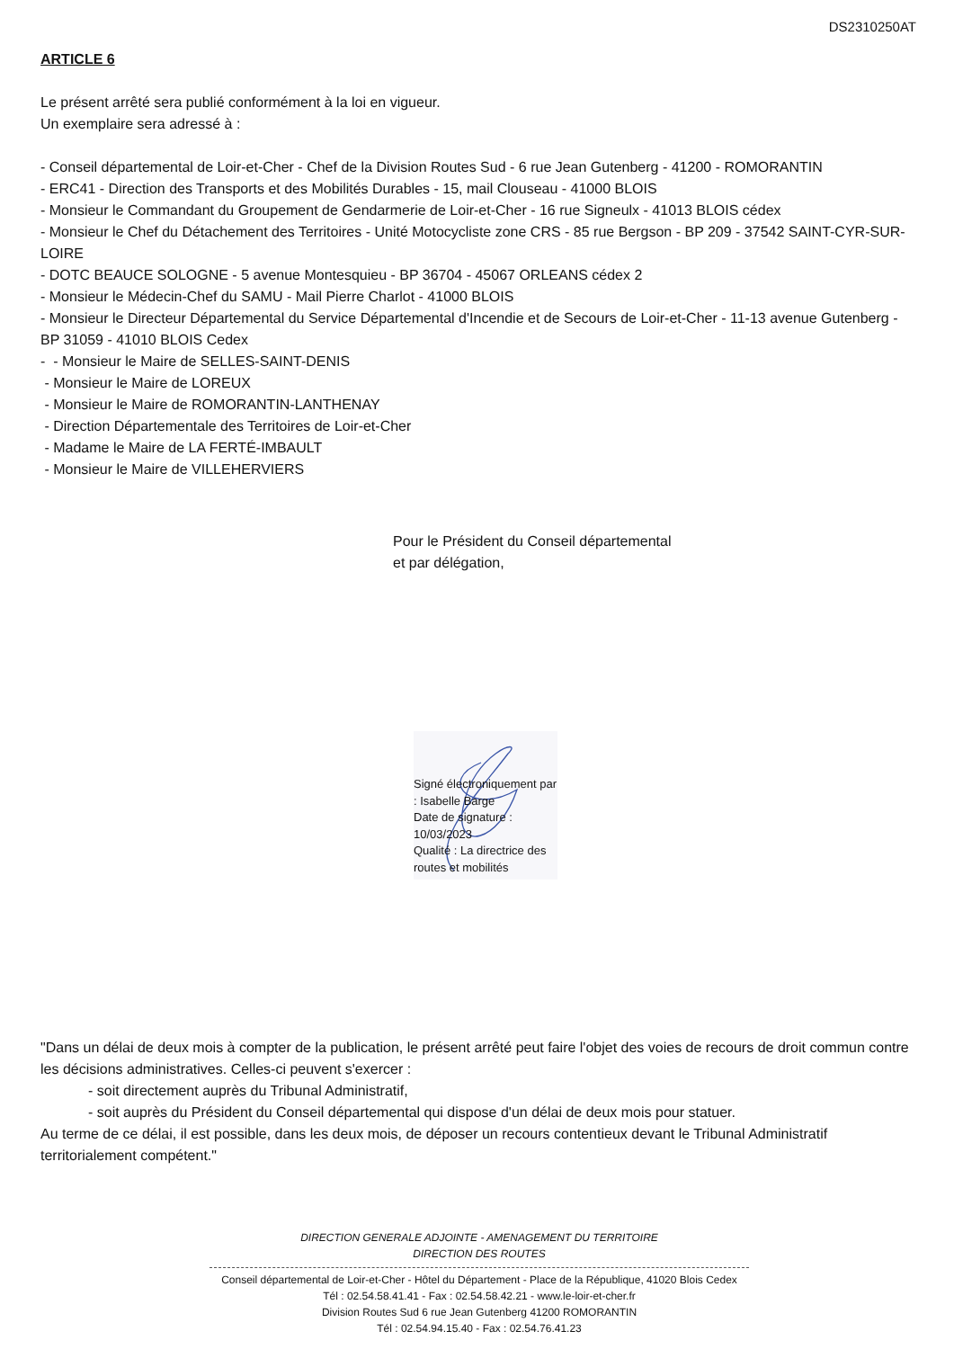DS2310250AT
ARTICLE 6
Le présent arrêté sera publié conformément à la loi en vigueur.
Un exemplaire sera adressé à :
- Conseil départemental de Loir-et-Cher - Chef de la Division Routes Sud - 6 rue Jean Gutenberg - 41200 - ROMORANTIN
- ERC41 - Direction des Transports et des Mobilités Durables - 15, mail Clouseau - 41000 BLOIS
- Monsieur le Commandant du Groupement de Gendarmerie de Loir-et-Cher - 16 rue Signeulx - 41013 BLOIS cédex
- Monsieur le Chef du Détachement des Territoires - Unité Motocycliste zone CRS - 85 rue Bergson - BP 209 - 37542 SAINT-CYR-SUR-LOIRE
- DOTC BEAUCE SOLOGNE - 5 avenue Montesquieu - BP 36704 - 45067 ORLEANS cédex 2
- Monsieur le Médecin-Chef du SAMU - Mail Pierre Charlot - 41000 BLOIS
- Monsieur le Directeur Départemental du Service Départemental d'Incendie et de Secours de Loir-et-Cher - 11-13 avenue Gutenberg - BP 31059 - 41010 BLOIS Cedex
- - Monsieur le Maire de SELLES-SAINT-DENIS
- Monsieur le Maire de LOREUX
- Monsieur le Maire de ROMORANTIN-LANTHENAY
- Direction Départementale des Territoires de Loir-et-Cher
- Madame le Maire de LA FERTÉ-IMBAULT
- Monsieur le Maire de VILLEHERVIERS
Pour le Président du Conseil départemental
et par délégation,
Signé électroniquement par : Isabelle Barge
Date de signature : 10/03/2023
Qualité : La directrice des routes et mobilités
"Dans un délai de deux mois à compter de la publication, le présent arrêté peut faire l'objet des voies de recours de droit commun contre les décisions administratives. Celles-ci peuvent s'exercer :
- soit directement auprès du Tribunal Administratif,
- soit auprès du Président du Conseil départemental qui dispose d'un délai de deux mois pour statuer.
Au terme de ce délai, il est possible, dans les deux mois, de déposer un recours contentieux devant le Tribunal Administratif territorialement compétent."
DIRECTION GENERALE ADJOINTE - AMENAGEMENT DU TERRITOIRE
DIRECTION DES ROUTES
Conseil départemental de Loir-et-Cher - Hôtel du Département - Place de la République, 41020 Blois Cedex
Tél : 02.54.58.41.41 - Fax : 02.54.58.42.21 - www.le-loir-et-cher.fr
Division Routes Sud 6 rue Jean Gutenberg 41200 ROMORANTIN
Tél : 02.54.94.15.40 - Fax : 02.54.76.41.23